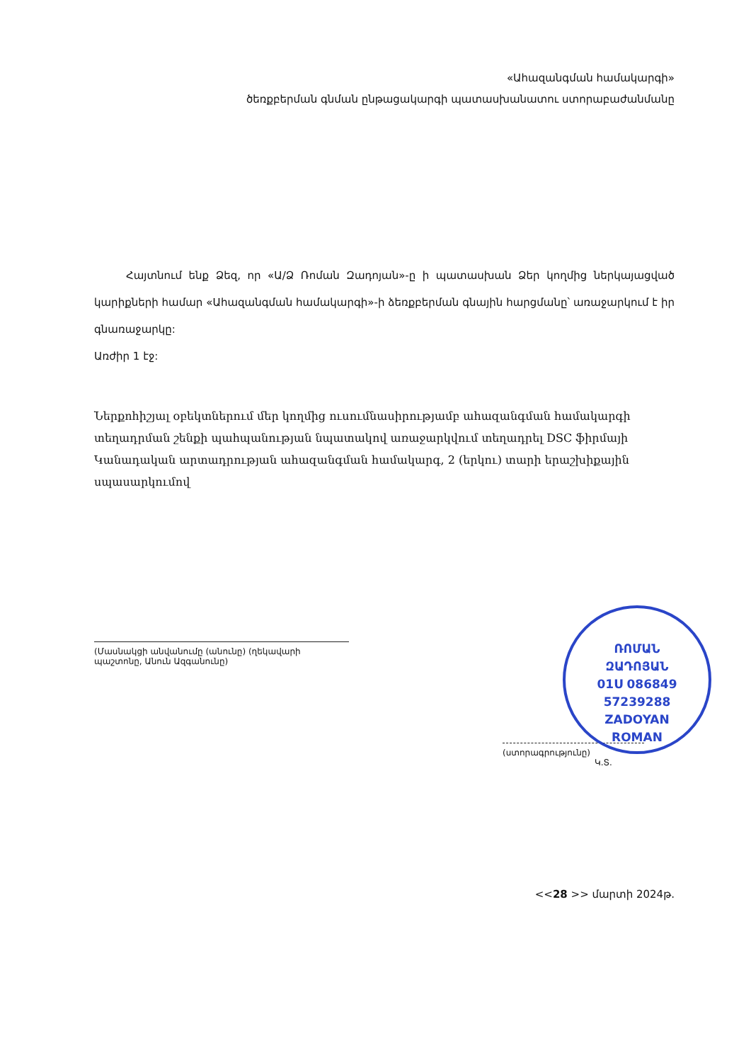«Ահազանգման համակարգի»
ծեռքբերման գնման ընթացակարգի պատասխանատու ստորաբաժանմանը
Հայտնում ենք Ձեզ, որ «Ա/Ձ Ռոման Զադոյան»-ը ի պատասխան Ձեր կողմից ներկայացված կարիքների համար «Ահազանգման համակարգի»-ի ձեռքբերման գնային հարցմանը՝ առաջարկում է իր գնառաջարկը:
Առժիր 1 էջ:
Ներքոհիշյալ օբեկտներում մեր կողմից ուսումնասիրությամբ ահազանգման համակարգի տեղադրման շենքի պահպանության նպատակով առաջարկվում տեղադրել DSC ֆիրմայի Կանադական արտադրության ահազանգման համակարգ, 2 (երկու) տարի երաշխիքային սպասարկումով
(Մասնակցի անվանումը (անունը) (ղեկավարի պաշտոնը, Անուն Ազգանունը)
(ստորագրությունը)
Կ.Տ.
ՌՈՄԱՆ
ԶԱԴՈՅԱՆ
01Ս 086849
57239288
ZADOYAN
ROMAN
<<28 >> մարտի 2024թ.